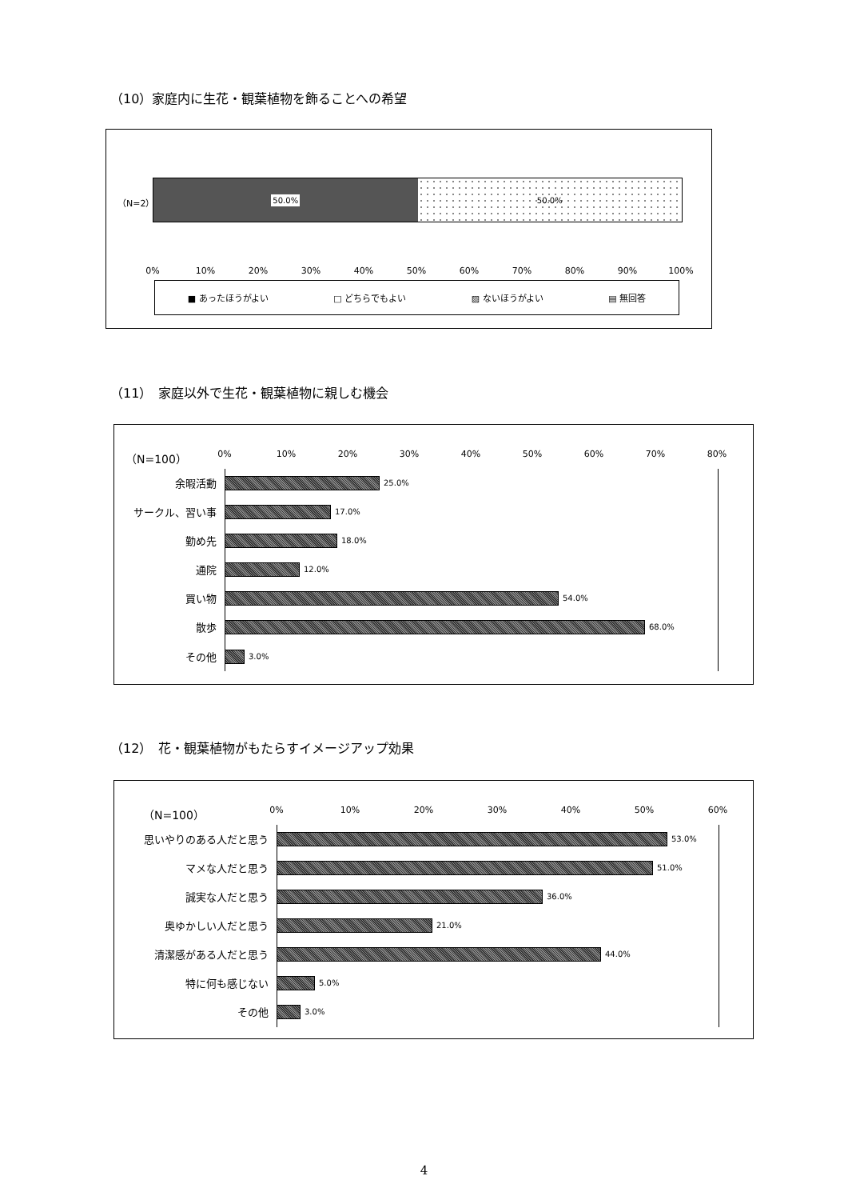（10）家庭内に生花・観葉植物を飾ることへの希望
（N=2）
50.0% 50.0%
0% 10% 20% 30% 40% 50% 60% 70% 80% 90% 100%
■ あったほうがよい □ どちらでもよい ▨ ないほうがよい ▤ 無回答
（11）　家庭以外で生花・観葉植物に親しむ機会
（N=100）
0% 10% 20% 30% 40% 50% 60% 70% 80%
余暇活動
25.0%
サークル、習い事
17.0%
勤め先
18.0%
通院
12.0%
買い物
54.0%
散歩
68.0%
その他
3.0%
（12）　花・観葉植物がもたらすイメージアップ効果
（N=100） 0% 10% 20% 30% 40% 50% 60%
思いやりのある人だと思う
53.0%
マメな人だと思う
51.0%
誠実な人だと思う
36.0%
奥ゆかしい人だと思う
21.0%
清潔感がある人だと思う
44.0%
特に何も感じない
5.0%
その他
3.0%
4